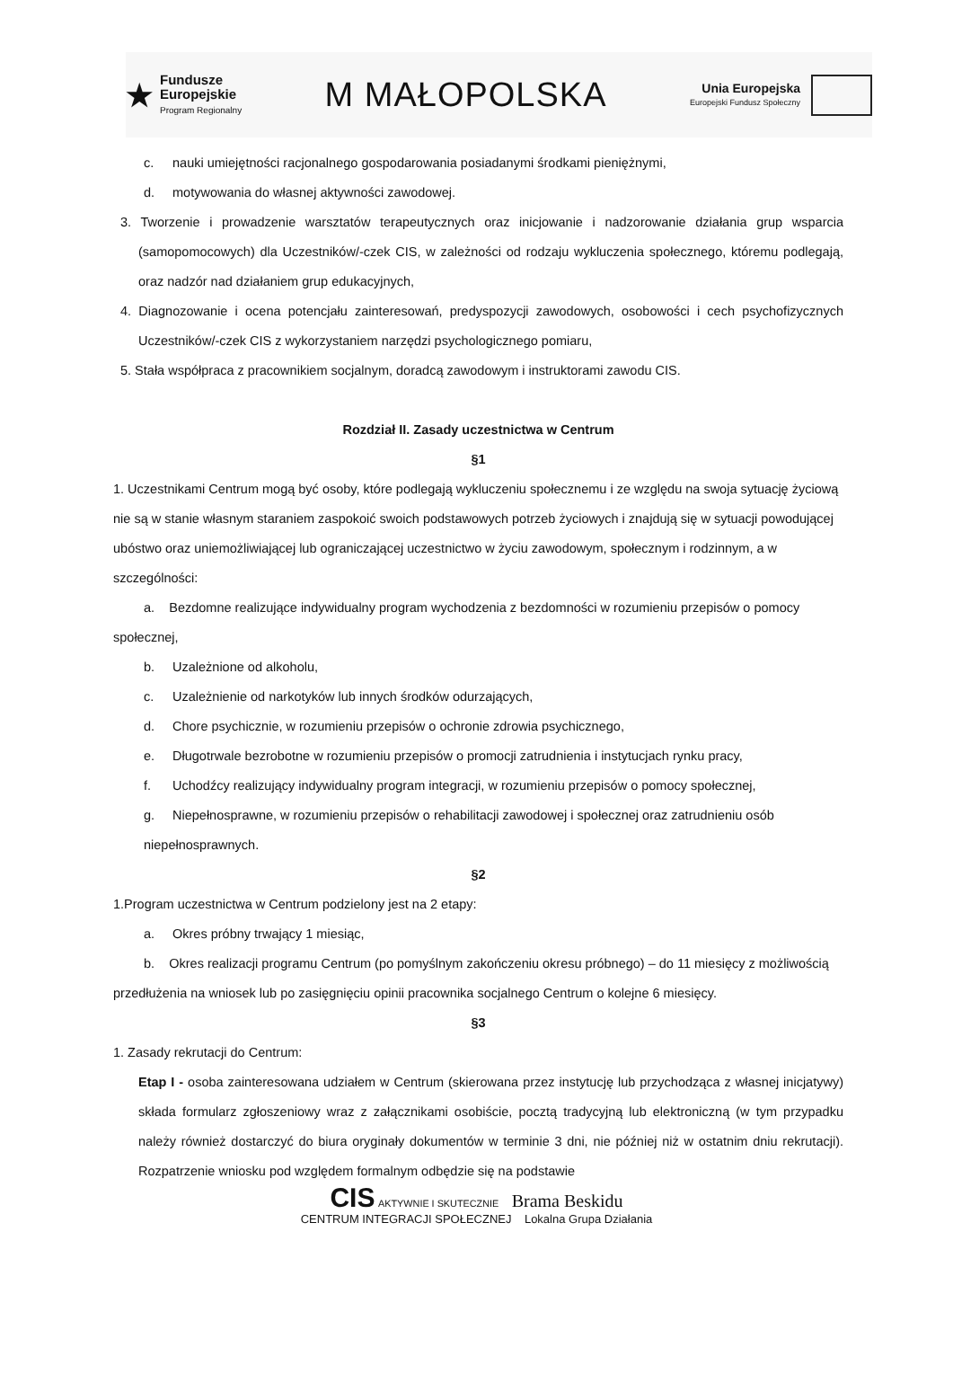★
Fundusze
Europejskie
Program Regionalny
M MAŁOPOLSKA
Unia Europejska
Europejski Fundusz Społeczny
c. nauki umiejętności racjonalnego gospodarowania posiadanymi środkami pieniężnymi,
d. motywowania do własnej aktywności zawodowej.
3. Tworzenie i prowadzenie warsztatów terapeutycznych oraz inicjowanie i nadzorowanie działania grup wsparcia (samopomocowych) dla Uczestników/-czek CIS, w zależności od rodzaju wykluczenia społecznego, któremu podlegają, oraz nadzór nad działaniem grup edukacyjnych,
4. Diagnozowanie i ocena potencjału zainteresowań, predyspozycji zawodowych, osobowości i cech psychofizycznych Uczestników/-czek CIS z wykorzystaniem narzędzi psychologicznego pomiaru,
5. Stała współpraca z pracownikiem socjalnym, doradcą zawodowym i instruktorami zawodu CIS.
Rozdział II. Zasady uczestnictwa w Centrum
§1
1. Uczestnikami Centrum mogą być osoby, które podlegają wykluczeniu społecznemu i ze względu na swoja sytuację życiową nie są w stanie własnym staraniem zaspokoić swoich podstawowych potrzeb życiowych i znajdują się w sytuacji powodującej ubóstwo oraz uniemożliwiającej lub ograniczającej uczestnictwo w życiu zawodowym, społecznym i rodzinnym, a w szczególności:
a. Bezdomne realizujące indywidualny program wychodzenia z bezdomności w rozumieniu przepisów o pomocy społecznej,
b. Uzależnione od alkoholu,
c. Uzależnienie od narkotyków lub innych środków odurzających,
d. Chore psychicznie, w rozumieniu przepisów o ochronie zdrowia psychicznego,
e. Długotrwale bezrobotne w rozumieniu przepisów o promocji zatrudnienia i instytucjach rynku pracy,
f. Uchodźcy realizujący indywidualny program integracji, w rozumieniu przepisów o pomocy społecznej,
g. Niepełnosprawne, w rozumieniu przepisów o rehabilitacji zawodowej i społecznej oraz zatrudnieniu osób niepełnosprawnych.
§2
1.Program uczestnictwa w Centrum podzielony jest na 2 etapy:
a. Okres próbny trwający 1 miesiąc,
b. Okres realizacji programu Centrum (po pomyślnym zakończeniu okresu próbnego) – do 11 miesięcy z możliwością przedłużenia na wniosek lub po zasięgnięciu opinii pracownika socjalnego Centrum o kolejne 6 miesięcy.
§3
1. Zasady rekrutacji do Centrum:
Etap I - osoba zainteresowana udziałem w Centrum (skierowana przez instytucję lub przychodząca z własnej inicjatywy) składa formularz zgłoszeniowy wraz z załącznikami osobiście, pocztą tradycyjną lub elektroniczną (w tym przypadku należy również dostarczyć do biura oryginały dokumentów w terminie 3 dni, nie później niż w ostatnim dniu rekrutacji). Rozpatrzenie wniosku pod względem formalnym odbędzie się na podstawie
CIS AKTYWNIE I SKUTECZNIE Brama Beskidu
CENTRUM INTEGRACJI SPOŁECZNEJ Lokalna Grupa Działania